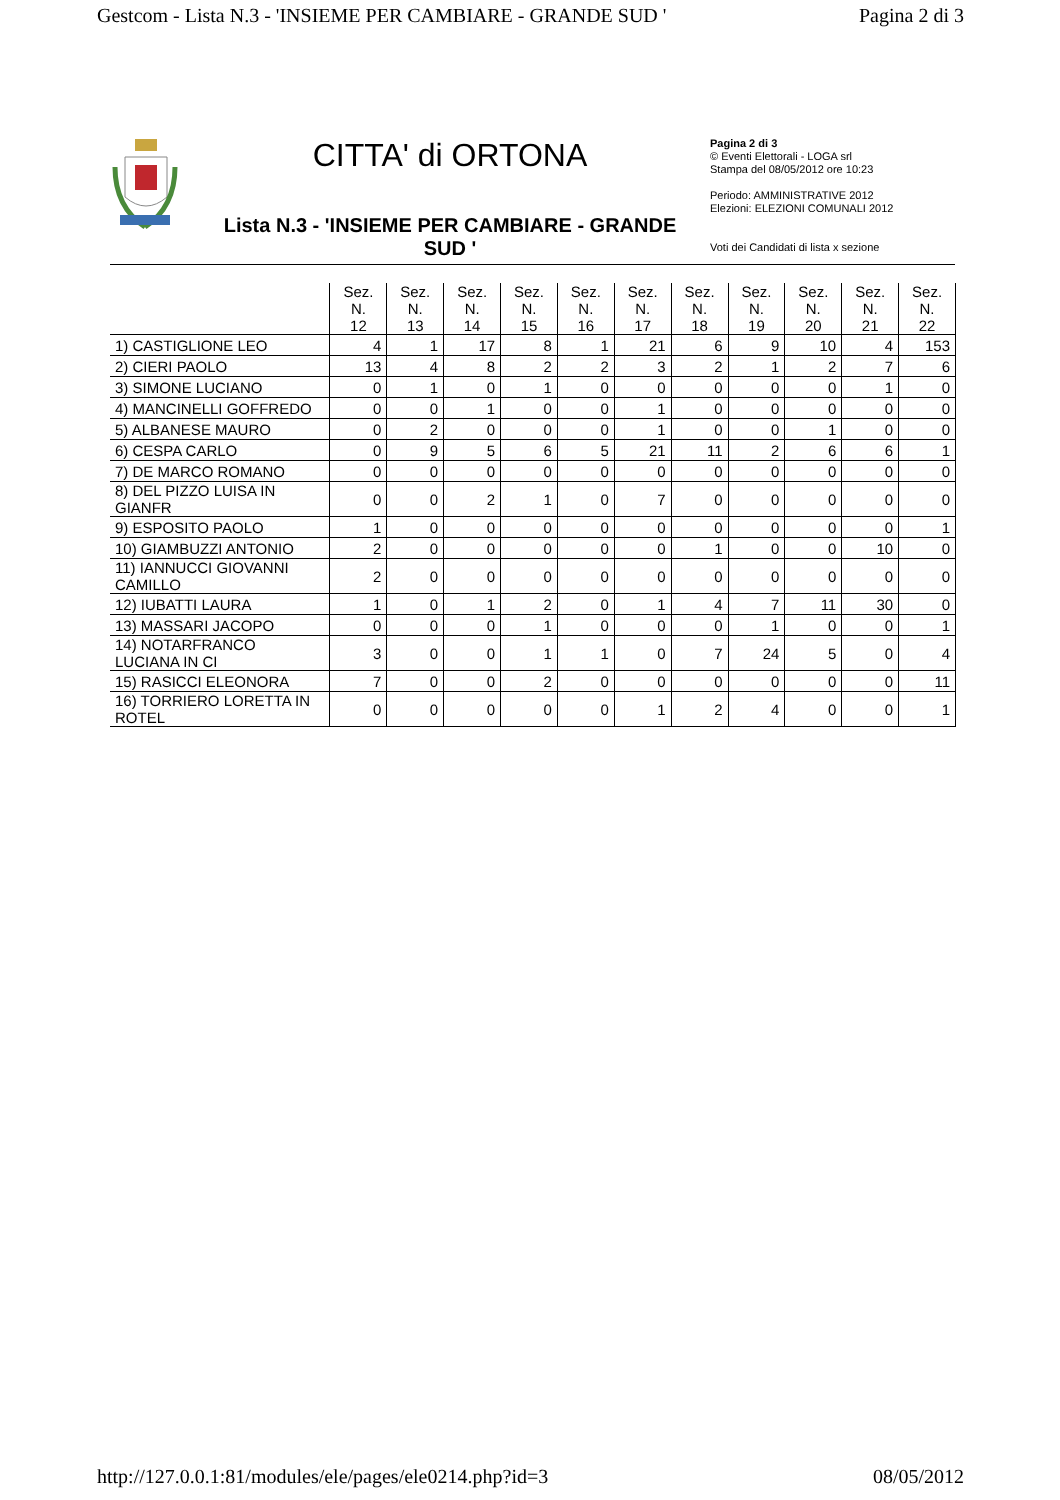Gestcom - Lista N.3 - 'INSIEME PER CAMBIARE - GRANDE SUD ' Pagina 2 di 3
CITTA' di ORTONA
Lista N.3 - 'INSIEME PER CAMBIARE - GRANDE SUD '
Pagina 2 di 3
© Eventi Elettorali - LOGA srl
Stampa del 08/05/2012 ore 10:23
Periodo: AMMINISTRATIVE 2012
Elezioni: ELEZIONI COMUNALI 2012
Voti dei Candidati di lista x sezione
| | Sez. N. 12 | Sez. N. 13 | Sez. N. 14 | Sez. N. 15 | Sez. N. 16 | Sez. N. 17 | Sez. N. 18 | Sez. N. 19 | Sez. N. 20 | Sez. N. 21 | Sez. N. 22 |
| --- | --- | --- | --- | --- | --- | --- | --- | --- | --- | --- | --- |
| 1) CASTIGLIONE LEO | 4 | 1 | 17 | 8 | 1 | 21 | 6 | 9 | 10 | 4 | 153 |
| 2) CIERI PAOLO | 13 | 4 | 8 | 2 | 2 | 3 | 2 | 1 | 2 | 7 | 6 |
| 3) SIMONE LUCIANO | 0 | 1 | 0 | 1 | 0 | 0 | 0 | 0 | 0 | 1 | 0 |
| 4) MANCINELLI GOFFREDO | 0 | 0 | 1 | 0 | 0 | 1 | 0 | 0 | 0 | 0 | 0 |
| 5) ALBANESE MAURO | 0 | 2 | 0 | 0 | 0 | 1 | 0 | 0 | 1 | 0 | 0 |
| 6) CESPA CARLO | 0 | 9 | 5 | 6 | 5 | 21 | 11 | 2 | 6 | 6 | 1 |
| 7) DE MARCO ROMANO | 0 | 0 | 0 | 0 | 0 | 0 | 0 | 0 | 0 | 0 | 0 |
| 8) DEL PIZZO LUISA IN GIANFR | 0 | 0 | 2 | 1 | 0 | 7 | 0 | 0 | 0 | 0 | 0 |
| 9) ESPOSITO PAOLO | 1 | 0 | 0 | 0 | 0 | 0 | 0 | 0 | 0 | 0 | 1 |
| 10) GIAMBUZZI ANTONIO | 2 | 0 | 0 | 0 | 0 | 0 | 1 | 0 | 0 | 10 | 0 |
| 11) IANNUCCI GIOVANNI CAMILLO | 2 | 0 | 0 | 0 | 0 | 0 | 0 | 0 | 0 | 0 | 0 |
| 12) IUBATTI LAURA | 1 | 0 | 1 | 2 | 0 | 1 | 4 | 7 | 11 | 30 | 0 |
| 13) MASSARI JACOPO | 0 | 0 | 0 | 1 | 0 | 0 | 0 | 1 | 0 | 0 | 1 |
| 14) NOTARFRANCO LUCIANA IN CI | 3 | 0 | 0 | 1 | 1 | 0 | 7 | 24 | 5 | 0 | 4 |
| 15) RASICCI ELEONORA | 7 | 0 | 0 | 2 | 0 | 0 | 0 | 0 | 0 | 0 | 11 |
| 16) TORRIERO LORETTA IN ROTEL | 0 | 0 | 0 | 0 | 0 | 1 | 2 | 4 | 0 | 0 | 1 |
http://127.0.0.1:81/modules/ele/pages/ele0214.php?id=3 08/05/2012